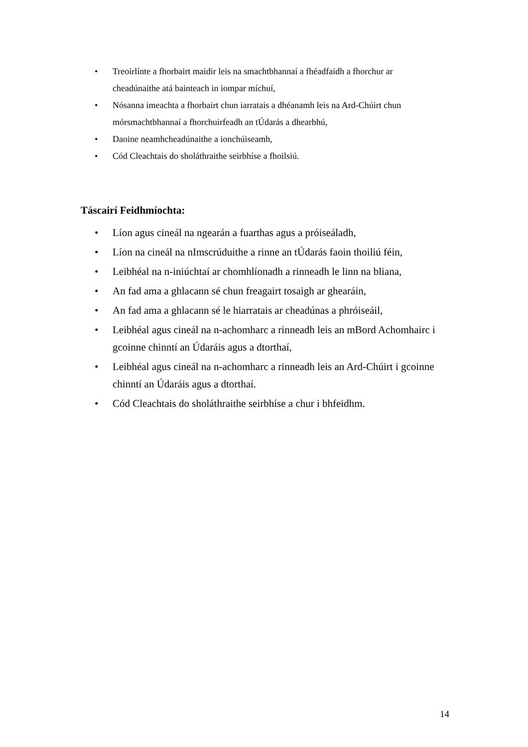• Treoirlínte a fhorbairt maidir leis na smachtbhannaí a fhéadfaidh a fhorchur ar cheadúnaithe atá bainteach in iompar míchuí,
• Nósanna imeachta a fhorbairt chun iarratais a dhéanamh leis na Ard-Chúirt chun mórsmachtbhannaí a fhorchuirfeadh an tÚdarás a dhearbhú,
• Daoine neamhcheadúnaithe a ionchúiseamh,
• Cód Cleachtais do sholáthraithe seirbhíse a fhoilsiú.
Táscairí Feidhmíochta:
• Líon agus cineál na ngearán a fuarthas agus a próiseáladh,
• Líon na cineál na nImscrúduithe a rinne an tÚdarás faoin thoiliú féin,
• Leibhéal na n-iniúchtaí ar chomhlíonadh a rinneadh le linn na bliana,
• An fad ama a ghlacann sé chun freagairt tosaigh ar ghearáin,
• An fad ama a ghlacann sé le hiarratais ar cheadúnas a phróiseáil,
• Leibhéal agus cineál na n-achomharc a rinneadh leis an mBord Achomhairc i gcoinne chinntí an Údaráis agus a dtorthaí,
• Leibhéal agus cineál na n-achomharc a rinneadh leis an Ard-Chúirt i gcoinne chinntí an Údaráis agus a dtorthaí.
• Cód Cleachtais do sholáthraithe seirbhíse a chur i bhfeidhm.
14